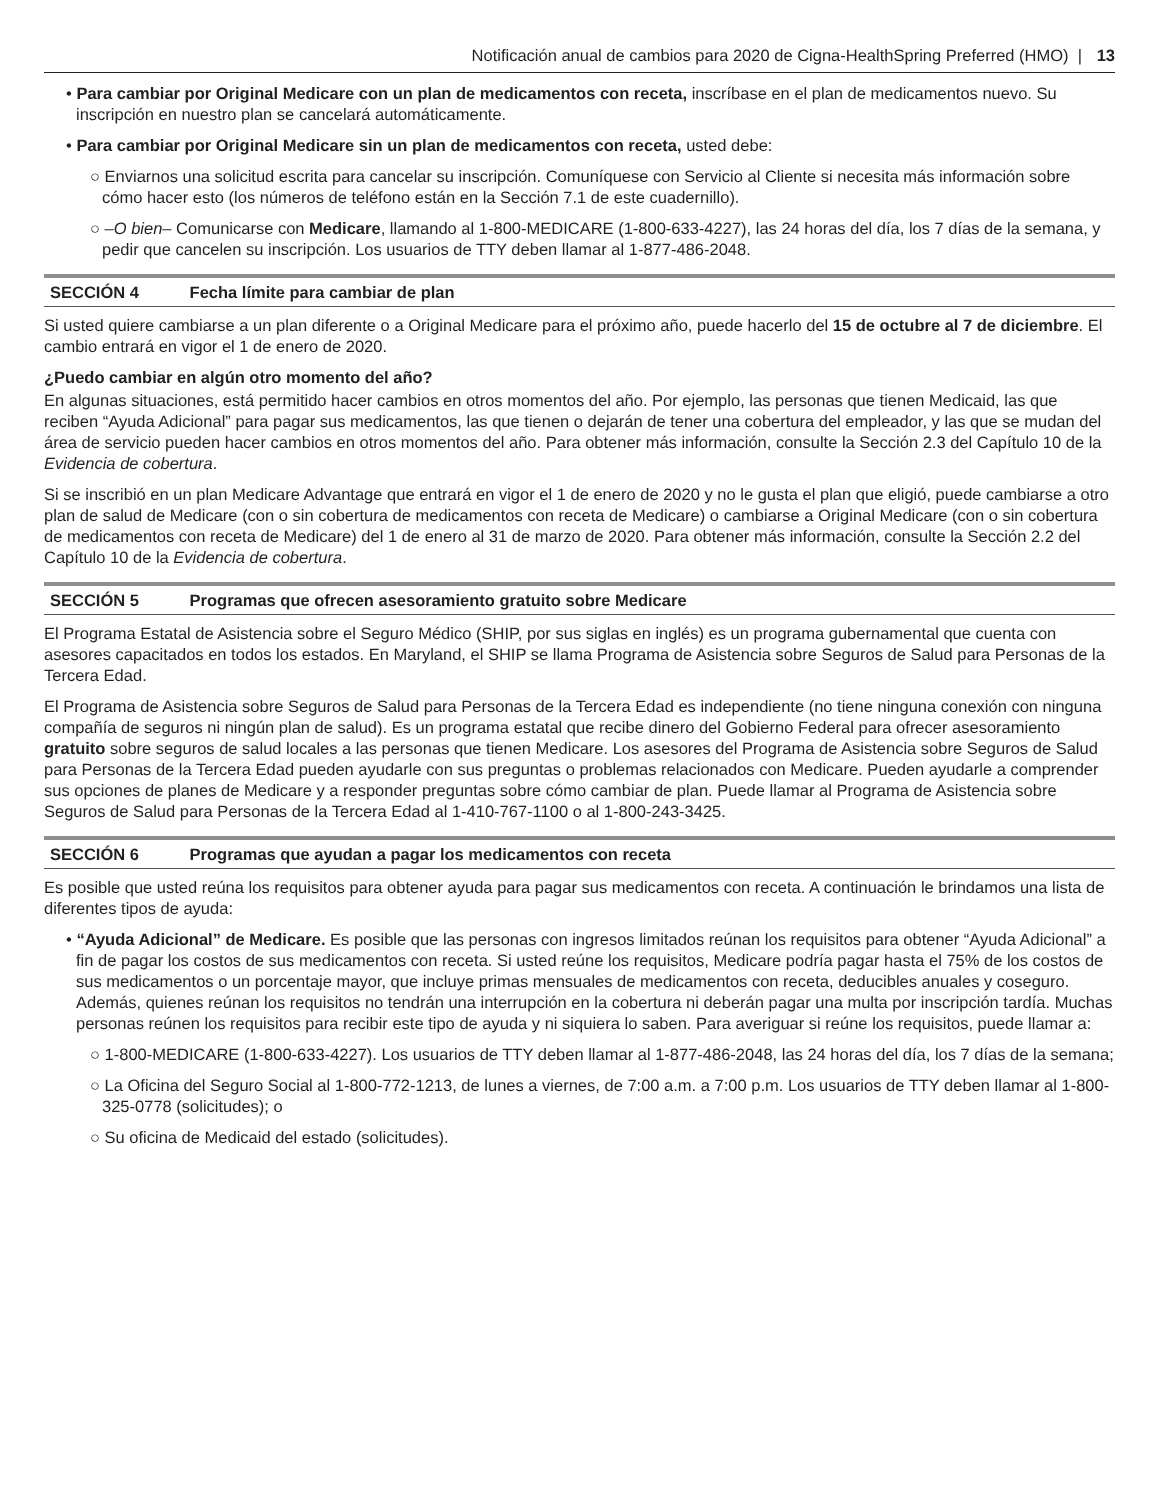Notificación anual de cambios para 2020 de Cigna-HealthSpring Preferred (HMO) | 13
• Para cambiar por Original Medicare con un plan de medicamentos con receta, inscríbase en el plan de medicamentos nuevo. Su inscripción en nuestro plan se cancelará automáticamente.
• Para cambiar por Original Medicare sin un plan de medicamentos con receta, usted debe:
○ Enviarnos una solicitud escrita para cancelar su inscripción. Comuníquese con Servicio al Cliente si necesita más información sobre cómo hacer esto (los números de teléfono están en la Sección 7.1 de este cuadernillo).
○ –O bien– Comunicarse con Medicare, llamando al 1-800-MEDICARE (1-800-633-4227), las 24 horas del día, los 7 días de la semana, y pedir que cancelen su inscripción. Los usuarios de TTY deben llamar al 1-877-486-2048.
SECCIÓN 4 Fecha límite para cambiar de plan
Si usted quiere cambiarse a un plan diferente o a Original Medicare para el próximo año, puede hacerlo del 15 de octubre al 7 de diciembre. El cambio entrará en vigor el 1 de enero de 2020.
¿Puedo cambiar en algún otro momento del año?
En algunas situaciones, está permitido hacer cambios en otros momentos del año. Por ejemplo, las personas que tienen Medicaid, las que reciben “Ayuda Adicional” para pagar sus medicamentos, las que tienen o dejarán de tener una cobertura del empleador, y las que se mudan del área de servicio pueden hacer cambios en otros momentos del año. Para obtener más información, consulte la Sección 2.3 del Capítulo 10 de la Evidencia de cobertura.
Si se inscribió en un plan Medicare Advantage que entrará en vigor el 1 de enero de 2020 y no le gusta el plan que eligió, puede cambiarse a otro plan de salud de Medicare (con o sin cobertura de medicamentos con receta de Medicare) o cambiarse a Original Medicare (con o sin cobertura de medicamentos con receta de Medicare) del 1 de enero al 31 de marzo de 2020. Para obtener más información, consulte la Sección 2.2 del Capítulo 10 de la Evidencia de cobertura.
SECCIÓN 5 Programas que ofrecen asesoramiento gratuito sobre Medicare
El Programa Estatal de Asistencia sobre el Seguro Médico (SHIP, por sus siglas en inglés) es un programa gubernamental que cuenta con asesores capacitados en todos los estados. En Maryland, el SHIP se llama Programa de Asistencia sobre Seguros de Salud para Personas de la Tercera Edad.
El Programa de Asistencia sobre Seguros de Salud para Personas de la Tercera Edad es independiente (no tiene ninguna conexión con ninguna compañía de seguros ni ningún plan de salud). Es un programa estatal que recibe dinero del Gobierno Federal para ofrecer asesoramiento gratuito sobre seguros de salud locales a las personas que tienen Medicare. Los asesores del Programa de Asistencia sobre Seguros de Salud para Personas de la Tercera Edad pueden ayudarle con sus preguntas o problemas relacionados con Medicare. Pueden ayudarle a comprender sus opciones de planes de Medicare y a responder preguntas sobre cómo cambiar de plan. Puede llamar al Programa de Asistencia sobre Seguros de Salud para Personas de la Tercera Edad al 1-410-767-1100 o al 1-800-243-3425.
SECCIÓN 6 Programas que ayudan a pagar los medicamentos con receta
Es posible que usted reúna los requisitos para obtener ayuda para pagar sus medicamentos con receta. A continuación le brindamos una lista de diferentes tipos de ayuda:
• “Ayuda Adicional” de Medicare. Es posible que las personas con ingresos limitados reúnan los requisitos para obtener “Ayuda Adicional” a fin de pagar los costos de sus medicamentos con receta. Si usted reúne los requisitos, Medicare podría pagar hasta el 75% de los costos de sus medicamentos o un porcentaje mayor, que incluye primas mensuales de medicamentos con receta, deducibles anuales y coseguro. Además, quienes reúnan los requisitos no tendrán una interrupción en la cobertura ni deberán pagar una multa por inscripción tardía. Muchas personas reúnen los requisitos para recibir este tipo de ayuda y ni siquiera lo saben. Para averiguar si reúne los requisitos, puede llamar a:
○ 1-800-MEDICARE (1-800-633-4227). Los usuarios de TTY deben llamar al 1-877-486-2048, las 24 horas del día, los 7 días de la semana;
○ La Oficina del Seguro Social al 1-800-772-1213, de lunes a viernes, de 7:00 a.m. a 7:00 p.m. Los usuarios de TTY deben llamar al 1-800-325-0778 (solicitudes); o
○ Su oficina de Medicaid del estado (solicitudes).